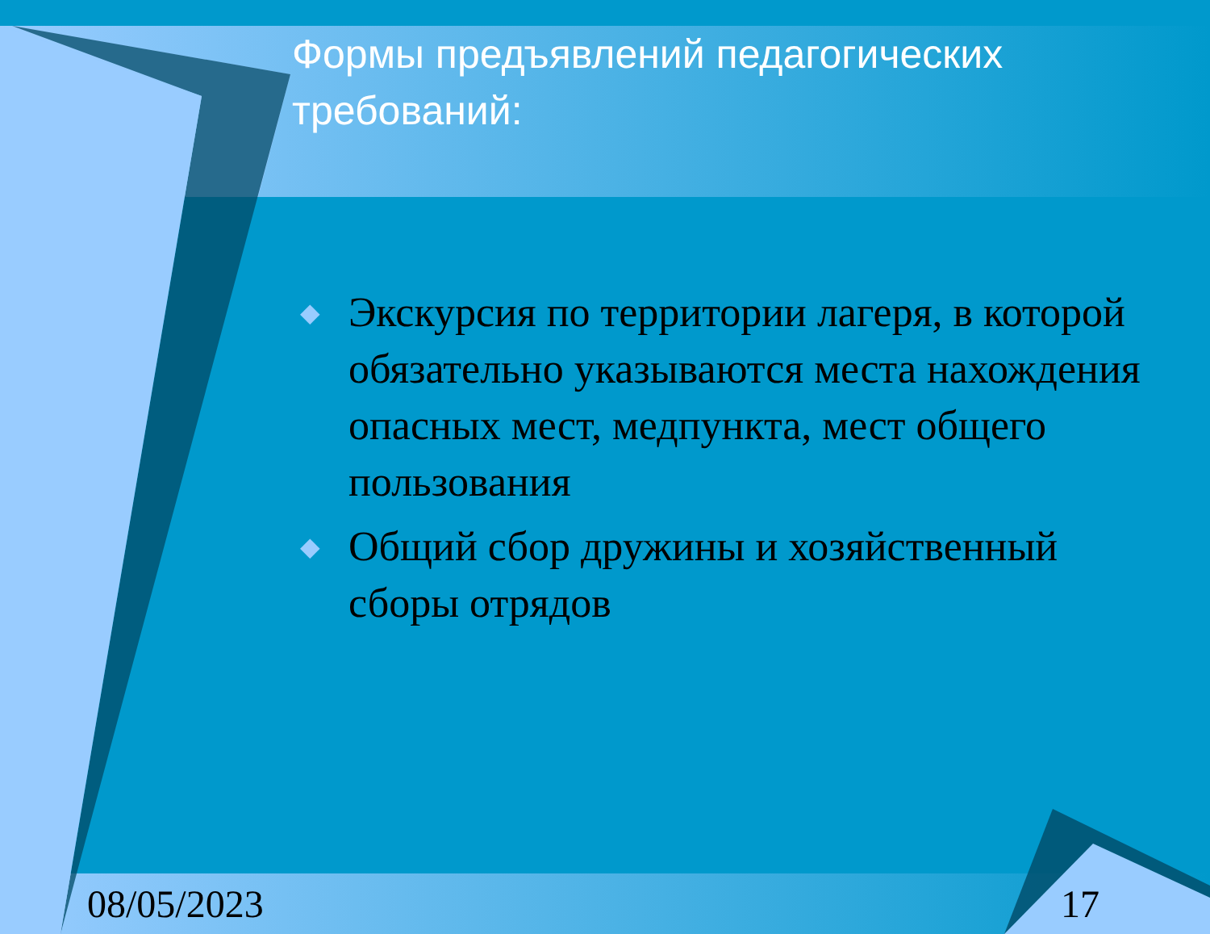Формы предъявлений педагогических требований:
◆ Экскурсия по территории лагеря, в которой обязательно указываются места нахождения опасных мест, медпункта, мест общего пользования
◆ Общий сбор дружины и хозяйственный сборы отрядов
08/05/2023 17